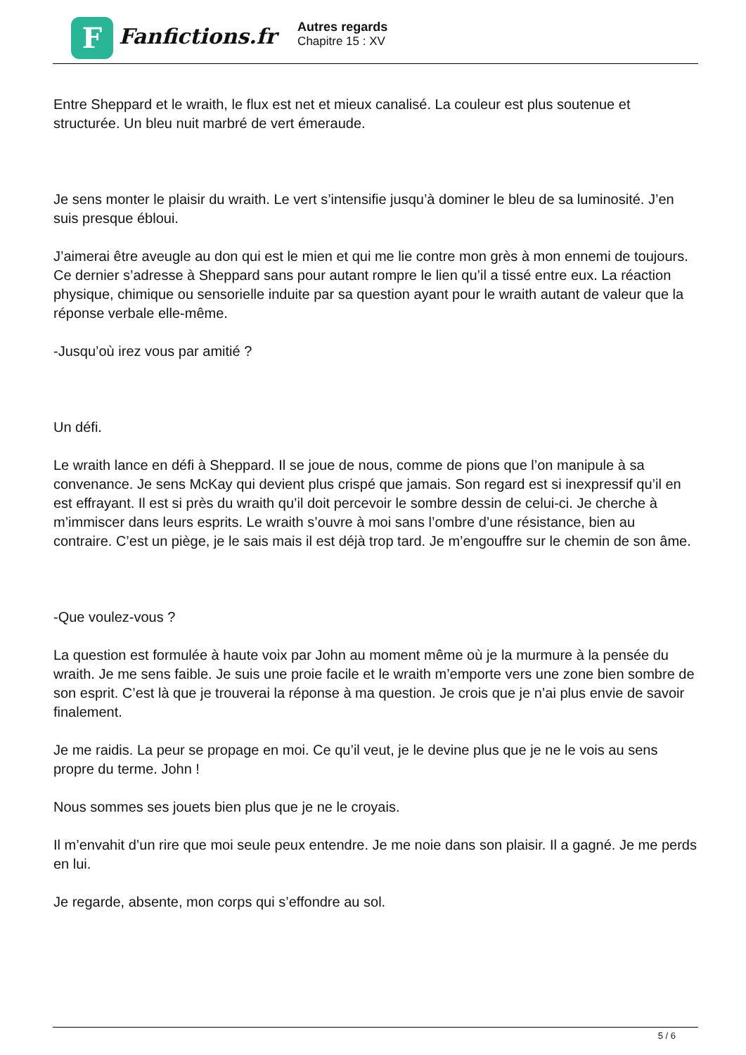F
Fanfictions.fr
Autres regards
Chapitre 15 : XV
Entre Sheppard et le wraith, le flux est net et mieux canalisé. La couleur est plus soutenue et structurée. Un bleu nuit marbré de vert émeraude.
Je sens monter le plaisir du wraith. Le vert s’intensifie jusqu’à dominer le bleu de sa luminosité. J’en suis presque ébloui.
J’aimerai être aveugle au don qui est le mien et qui me lie contre mon grès à mon ennemi de toujours. Ce dernier s’adresse à Sheppard sans pour autant rompre le lien qu’il a tissé entre eux. La réaction physique, chimique ou sensorielle induite par sa question ayant pour le wraith autant de valeur que la réponse verbale elle-même.
-Jusqu’où irez vous par amitié ?
Un défi.
Le wraith lance en défi à Sheppard. Il se joue de nous, comme de pions que l’on manipule à sa convenance. Je sens McKay qui devient plus crispé que jamais. Son regard est si inexpressif qu’il en est effrayant. Il est si près du wraith qu’il doit percevoir le sombre dessin de celui-ci. Je cherche à m’immiscer dans leurs esprits. Le wraith s’ouvre à moi sans l’ombre d’une résistance, bien au contraire. C’est un piège, je le sais mais il est déjà trop tard. Je m’engouffre sur le chemin de son âme.
-Que voulez-vous ?
La question est formulée à haute voix par John au moment même où je la murmure à la pensée du wraith. Je me sens faible. Je suis une proie facile et le wraith m’emporte vers une zone bien sombre de son esprit. C’est là que je trouverai la réponse à ma question. Je crois que je n’ai plus envie de savoir finalement.
Je me raidis. La peur se propage en moi. Ce qu’il veut, je le devine plus que je ne le vois au sens propre du terme. John !
Nous sommes ses jouets bien plus que je ne le croyais.
Il m’envahit d’un rire que moi seule peux entendre. Je me noie dans son plaisir. Il a gagné. Je me perds en lui.
Je regarde, absente, mon corps qui s’effondre au sol.
5 / 6